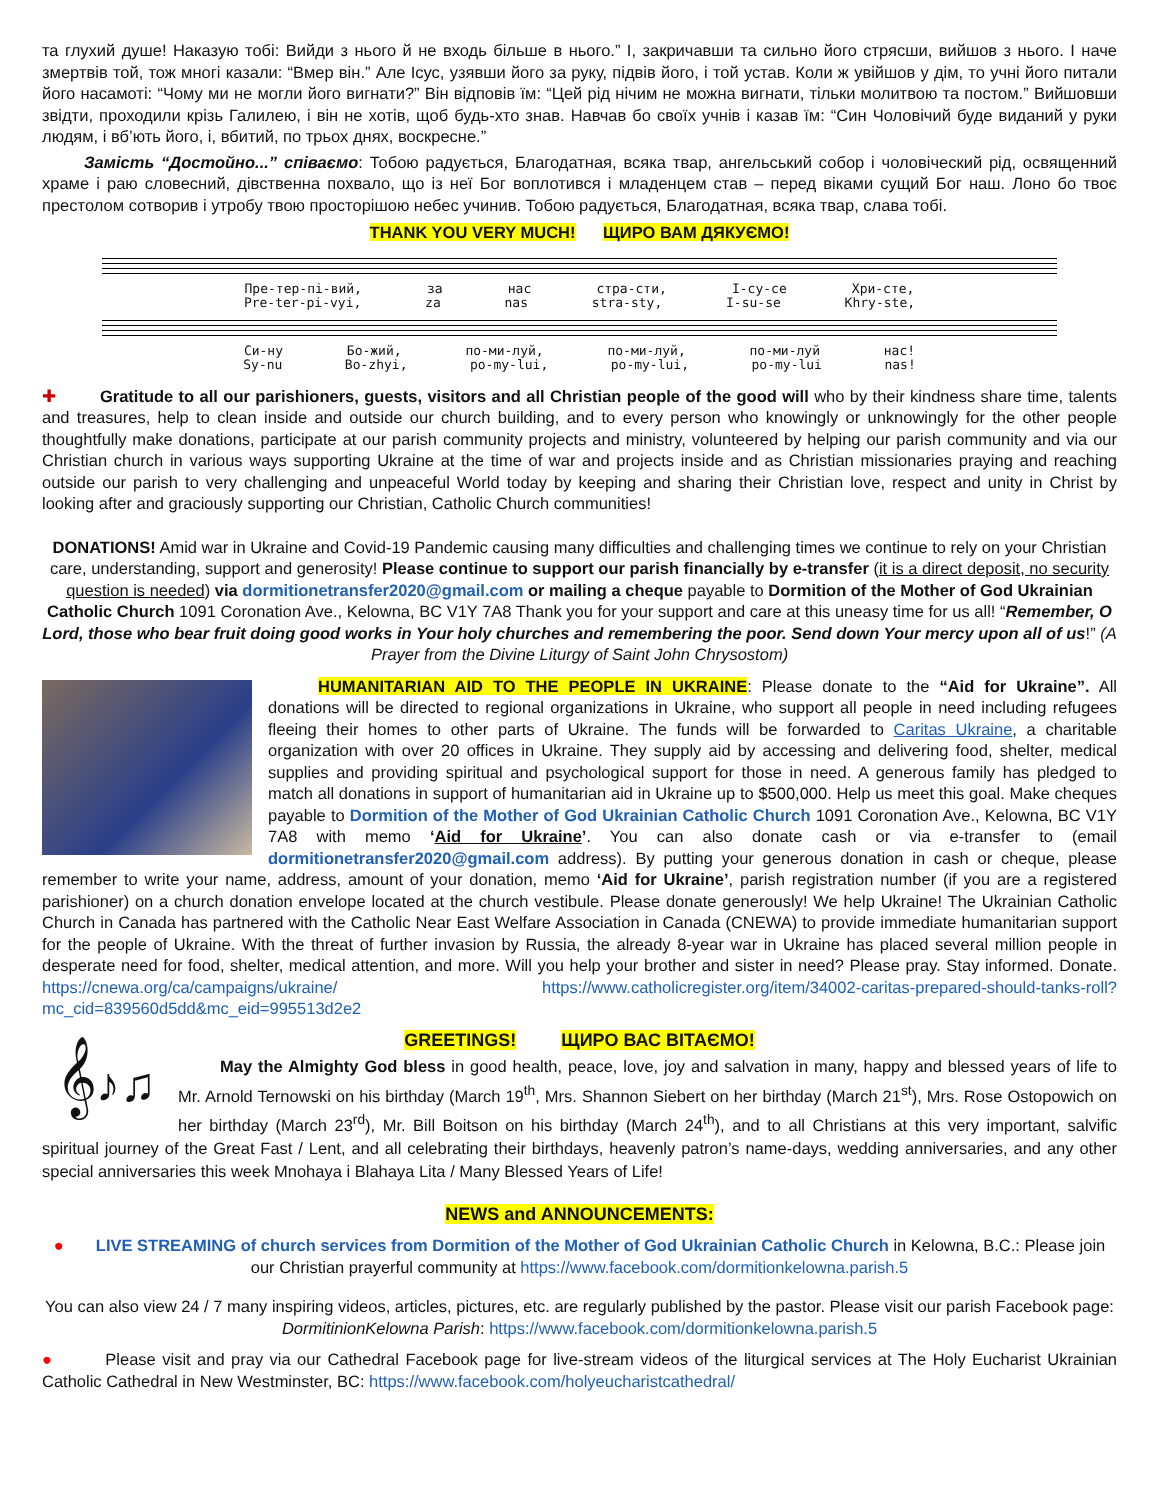та глухий душе! Наказую тобі: Вийди з нього й не входь більше в нього.” І, закричавши та сильно його стрясши, вийшов з нього. І наче змертвів той, тож многі казали: “Вмер він.” Але Ісус, узявши його за руку, підвів його, і той устав. Коли ж увійшов у дім, то учні його питали його насамоті: “Чому ми не могли його вигнати?” Він відповів їм: “Цей рід нічим не можна вигнати, тільки молитвою та постом.” Вийшовши звідти, проходили крізь Галилею, і він не хотів, щоб будь-хто знав. Навчав бо своїх учнів і казав їм: “Син Чоловічий буде виданий у руки людям, і вб’ють його, і, вбитий, по трьох днях, воскресне.”
Замість “Достойно...” співаємо: Тобою радується, Благодатная, всяка твар, ангельський собор і чоловіческий рід, освященний храме і раю словесний, дівственна похвало, що із неї Бог воплотився і младенцем став – перед віками сущий Бог наш. Лоно бо твоє престолом сотворив і утробу твою просторішою небес учинив. Тобою радується, Благодатная, всяка твар, слава тобі.
THANK YOU VERY MUCH! ЩИРО ВАМ ДЯКУЄМО!
Пре-тер-пі-вий, за нас стра-сти, І-су-се Хри-сте,
Pre-ter-pi-vyi, za nas stra-sty, I-su-se Khry-ste,
Си-ну Бо-жий, по-ми-луй, по-ми-луй, по-ми-луй нас!
Sy-nu Bo-zhyi, po-my-lui, po-my-lui, po-my-lui nas!
✚ Gratitude to all our parishioners, guests, visitors and all Christian people of the good will who by their kindness share time, talents and treasures, help to clean inside and outside our church building, and to every person who knowingly or unknowingly for the other people thoughtfully make donations, participate at our parish community projects and ministry, volunteered by helping our parish community and via our Christian church in various ways supporting Ukraine at the time of war and projects inside and as Christian missionaries praying and reaching outside our parish to very challenging and unpeaceful World today by keeping and sharing their Christian love, respect and unity in Christ by looking after and graciously supporting our Christian, Catholic Church communities!
DONATIONS! Amid war in Ukraine and Covid-19 Pandemic causing many difficulties and challenging times we continue to rely on your Christian care, understanding, support and generosity! Please continue to support our parish financially by e-transfer (it is a direct deposit, no security question is needed) via dormitionetransfer2020@gmail.com or mailing a cheque payable to Dormition of the Mother of God Ukrainian Catholic Church 1091 Coronation Ave., Kelowna, BC V1Y 7A8 Thank you for your support and care at this uneasy time for us all! “Remember, O Lord, those who bear fruit doing good works in Your holy churches and remembering the poor. Send down Your mercy upon all of us!” (A Prayer from the Divine Liturgy of Saint John Chrysostom)
HUMANITARIAN AID TO THE PEOPLE IN UKRAINE: Please donate to the “Aid for Ukraine”. All donations will be directed to regional organizations in Ukraine, who support all people in need including refugees fleeing their homes to other parts of Ukraine. The funds will be forwarded to Caritas Ukraine, a charitable organization with over 20 offices in Ukraine. They supply aid by accessing and delivering food, shelter, medical supplies and providing spiritual and psychological support for those in need. A generous family has pledged to match all donations in support of humanitarian aid in Ukraine up to $500,000. Help us meet this goal. Make cheques payable to Dormition of the Mother of God Ukrainian Catholic Church 1091 Coronation Ave., Kelowna, BC V1Y 7A8 with memo ‘Aid for Ukraine’. You can also donate cash or via e-transfer to (email dormitionetransfer2020@gmail.com address). By putting your generous donation in cash or cheque, please remember to write your name, address, amount of your donation, memo ‘Aid for Ukraine’, parish registration number (if you are a registered parishioner) on a church donation envelope located at the church vestibule. Please donate generously! We help Ukraine! The Ukrainian Catholic Church in Canada has partnered with the Catholic Near East Welfare Association in Canada (CNEWA) to provide immediate humanitarian support for the people of Ukraine. With the threat of further invasion by Russia, the already 8-year war in Ukraine has placed several million people in desperate need for food, shelter, medical attention, and more. Will you help your brother and sister in need? Please pray. Stay informed. Donate. https://cnewa.org/ca/campaigns/ukraine/ https://www.catholicregister.org/item/34002-caritas-prepared-should-tanks-roll?mc_cid=839560d5dd&mc_eid=995513d2e2
GREETINGS! ЩИРО ВАС ВІТАЄМО!
𝄞♪♫
May the Almighty God bless in good health, peace, love, joy and salvation in many, happy and blessed years of life to Mr. Arnold Ternowski on his birthday (March 19<sup>th</sup>, Mrs. Shannon Siebert on her birthday (March 21<sup>st</sup>), Mrs. Rose Ostopowich on her birthday (March 23<sup>rd</sup>), Mr. Bill Boitson on his birthday (March 24<sup>th</sup>), and to all Christians at this very important, salvific spiritual journey of the Great Fast / Lent, and all celebrating their birthdays, heavenly patron’s name-days, wedding anniversaries, and any other special anniversaries this week Mnohaya i Blahaya Lita / Many Blessed Years of Life!
NEWS and ANNOUNCEMENTS:
● LIVE STREAMING of church services from Dormition of the Mother of God Ukrainian Catholic Church in Kelowna, B.C.: Please join our Christian prayerful community at https://www.facebook.com/dormitionkelowna.parish.5
You can also view 24 / 7 many inspiring videos, articles, pictures, etc. are regularly published by the pastor. Please visit our parish Facebook page: DormitinionKelowna Parish: https://www.facebook.com/dormitionkelowna.parish.5
● Please visit and pray via our Cathedral Facebook page for live-stream videos of the liturgical services at The Holy Eucharist Ukrainian Catholic Cathedral in New Westminster, BC: https://www.facebook.com/holyeucharistcathedral/